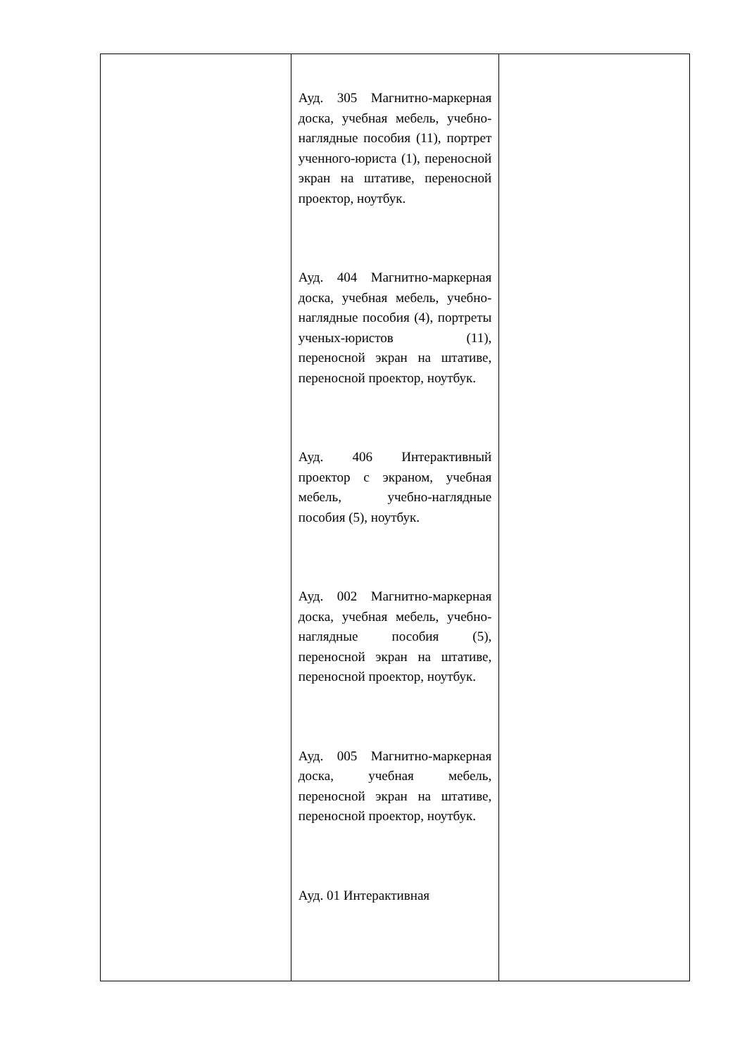| | Ауд. 305 Магнитно-маркерная доска, учебная мебель, учебно-наглядные пособия (11), портрет ученного-юриста (1), переносной экран на штативе, переносной проектор, ноутбук. Ауд. 404 Магнитно-маркерная доска, учебная мебель, учебно-наглядные пособия (4), портреты ученых-юристов (11), переносной экран на штативе, переносной проектор, ноутбук. Ауд. 406 Интерактивный проектор с экраном, учебная мебель, учебно-наглядные пособия (5), ноутбук. Ауд. 002 Магнитно-маркерная доска, учебная мебель, учебно-наглядные пособия (5), переносной экран на штативе, переносной проектор, ноутбук. Ауд. 005 Магнитно-маркерная доска, учебная мебель, переносной экран на штативе, переносной проектор, ноутбук. Ауд. 01 Интерактивная | |